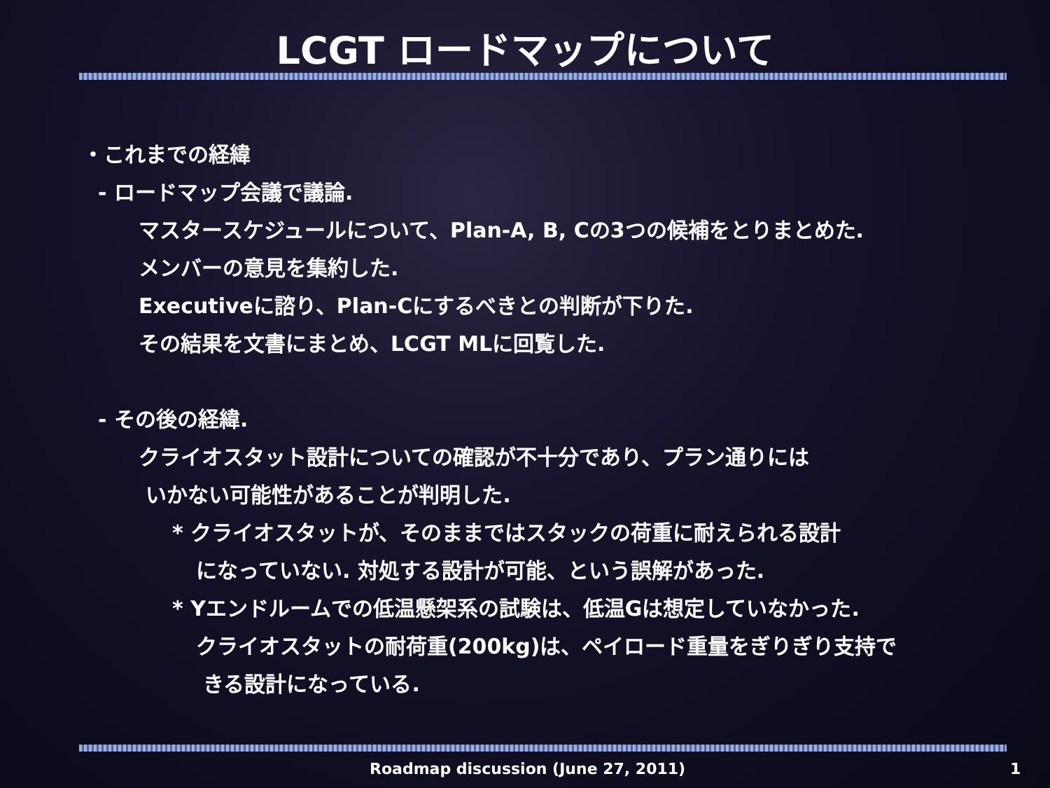LCGT ロードマップについて
・これまでの経緯
- ロードマップ会議で議論.
マスタースケジュールについて、Plan-A, B, Cの3つの候補をとりまとめた.
メンバーの意見を集約した.
Executiveに諮り、Plan-Cにするべきとの判断が下りた.
その結果を文書にまとめ、LCGT MLに回覧した.
- その後の経緯.
クライオスタット設計についての確認が不十分であり、プラン通りには
いかない可能性があることが判明した.
* クライオスタットが、そのままではスタックの荷重に耐えられる設計
になっていない. 対処する設計が可能、という誤解があった.
* Yエンドルームでの低温懸架系の試験は、低温Gは想定していなかった.
クライオスタットの耐荷重(200kg)は、ペイロード重量をぎりぎり支持で
きる設計になっている.
Roadmap discussion (June 27, 2011) 1